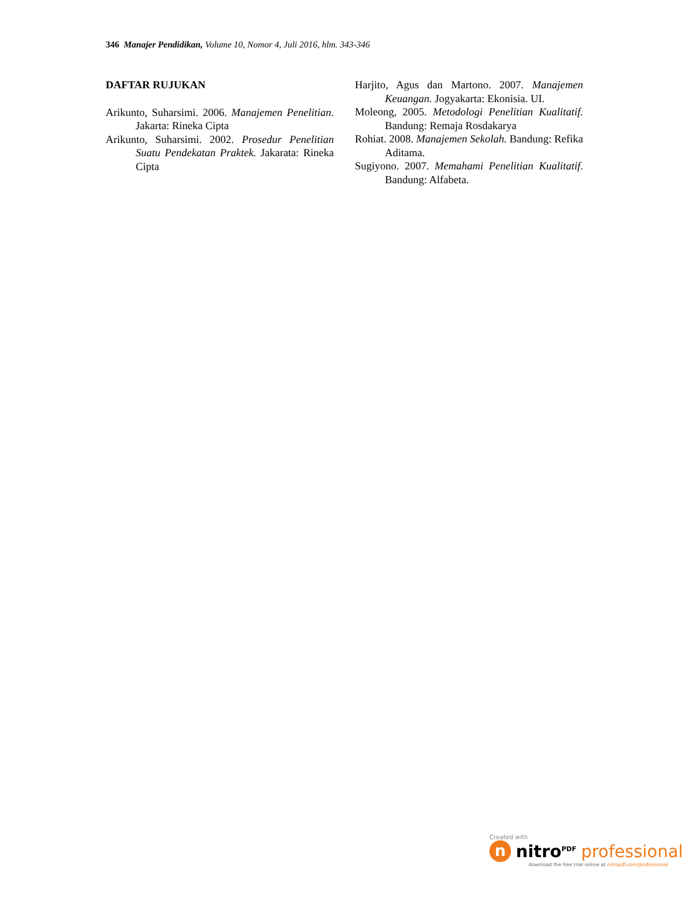346 Manajer Pendidikan, Volume 10, Nomor 4, Juli 2016, hlm. 343-346
DAFTAR RUJUKAN
Arikunto, Suharsimi. 2006. Manajemen Penelitian. Jakarta: Rineka Cipta
Arikunto, Suharsimi. 2002. Prosedur Penelitian Suatu Pendekatan Praktek. Jakarata: Rineka Cipta
Harjito, Agus dan Martono. 2007. Manajemen Keuangan. Jogyakarta: Ekonisia. UI.
Moleong, 2005. Metodologi Penelitian Kualitatif. Bandung: Remaja Rosdakarya
Rohiat. 2008. Manajemen Sekolah. Bandung: Refika Aditama.
Sugiyono. 2007. Memahami Penelitian Kualitatif. Bandung: Alfabeta.
Created with
nnitro<sup>PDF</sup> professional
download the free trial online at nitropdf.com/professional